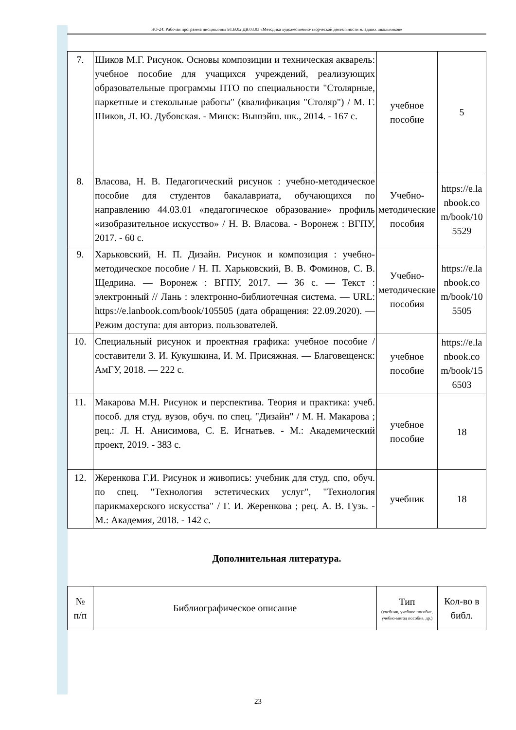НО-24: Рабочая программа дисциплины Б1.В.02.ДВ.03.03 «Методика художественно-творческой деятельности младших школьников»
| 7. | Шиков М.Г. Рисунок. Основы композиции и техническая акварель: учебное пособие для учащихся учреждений, реализующих образовательные программы ПТО по специальности "Столярные, паркетные и стекольные работы" (квалификация "Столяр") / М. Г. Шиков, Л. Ю. Дубовская. - Минск: Вышэйш. шк., 2014. - 167 с. | учебное пособие | 5 |
| 8. | Власова, Н. В. Педагогический рисунок : учебно-методическое пособие для студентов бакалавриата, обучающихся по направлению 44.03.01 «педагогическое образование» профиль «изобразительное искусство» / Н. В. Власова. - Воронеж : ВГПУ, 2017. - 60 с. | Учебно-методические пособия | https://e.lanbook.com/book/105529 |
| 9. | Харьковский, Н. П. Дизайн. Рисунок и композиция : учебно-методическое пособие / Н. П. Харьковский, В. В. Фоминов, С. В. Щедрина. — Воронеж : ВГПУ, 2017. — 36 с. — Текст : электронный // Лань : электронно-библиотечная система. — URL: https://e.lanbook.com/book/105505 (дата обращения: 22.09.2020). — Режим доступа: для авториз. пользователей. | Учебно-методические пособия | https://e.lanbook.com/book/105505 |
| 10. | Специальный рисунок и проектная графика: учебное пособие / составители З. И. Кукушкина, И. М. Присяжная. — Благовещенск: АмГУ, 2018. — 222 с. | учебное пособие | https://e.lanbook.com/book/156503 |
| 11. | Макарова М.Н. Рисунок и перспектива. Теория и практика: учеб. пособ. для студ. вузов, обуч. по спец. "Дизайн" / М. Н. Макарова ; рец.: Л. Н. Анисимова, С. Е. Игнатьев. - М.: Академический проект, 2019. - 383 с. | учебное пособие | 18 |
| 12. | Жеренкова Г.И. Рисунок и живопись: учебник для студ. спо, обуч. по спец. "Технология эстетических услуг", "Технология парикмахерского искусства" / Г. И. Жеренкова ; рец. А. В. Гузь. - М.: Академия, 2018. - 142 с. | учебник | 18 |
Дополнительная литература.
| № п/п | Библиографическое описание | Тип (учебник, учебное пособие, учебно-метод пособие, др.) | Кол-во в библ. |
| --- | --- | --- | --- |
23